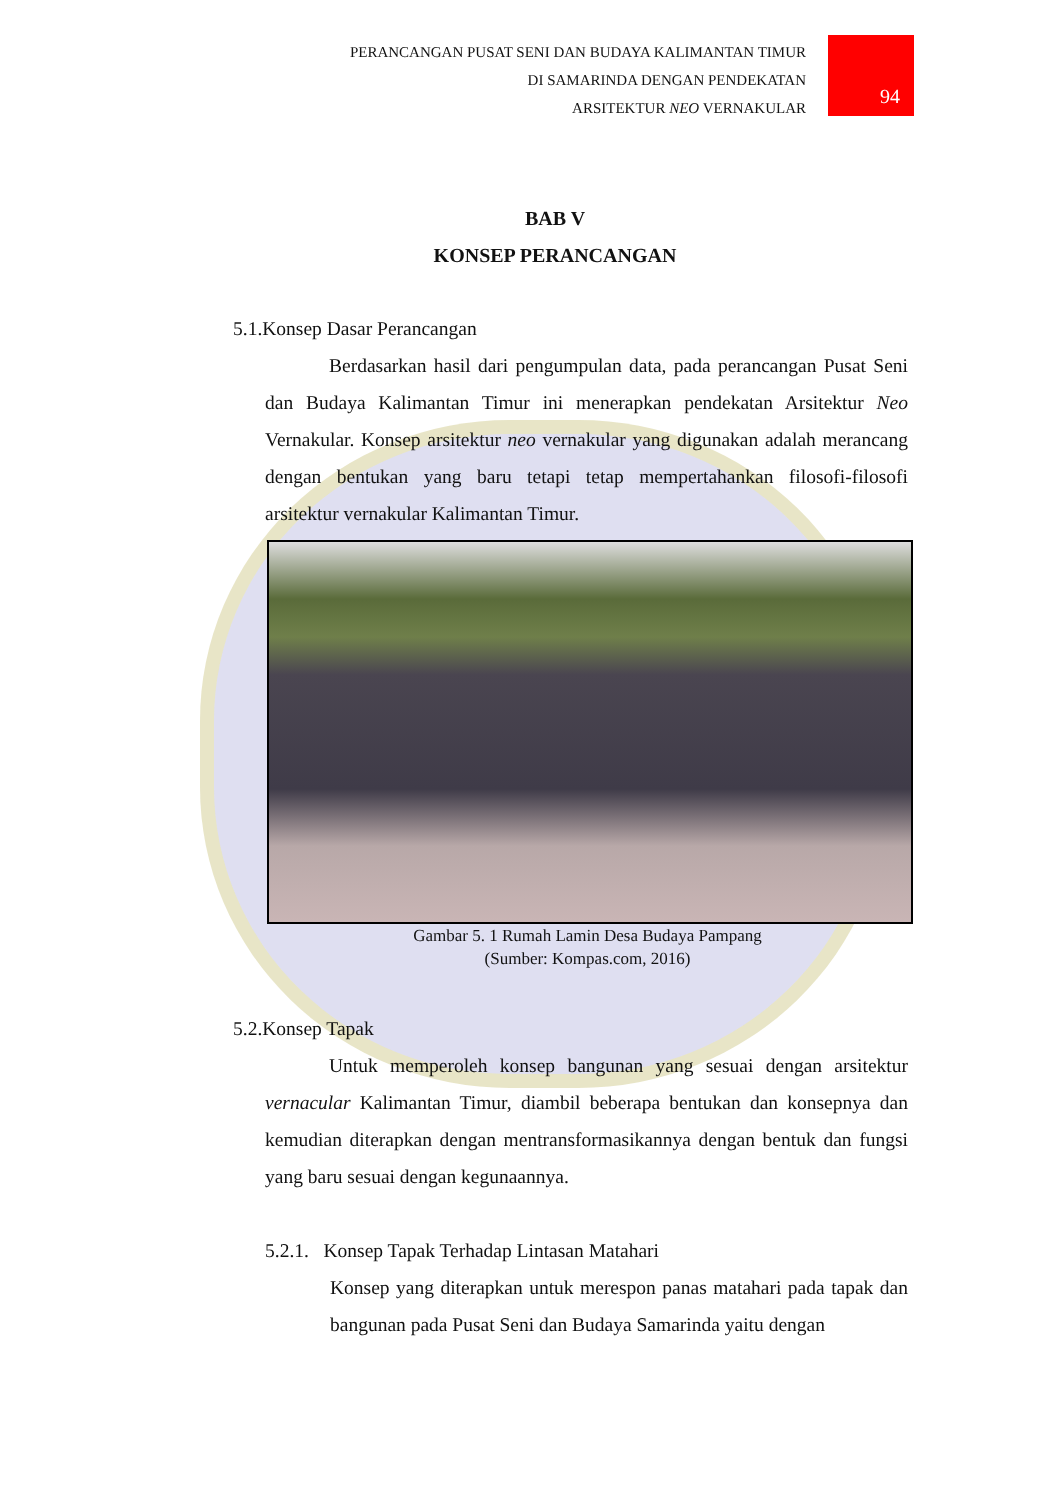PERANCANGAN PUSAT SENI DAN BUDAYA KALIMANTAN TIMUR
DI SAMARINDA DENGAN PENDEKATAN
ARSITEKTUR NEO VERNAKULAR
94
BAB V
KONSEP PERANCANGAN
5.1.Konsep Dasar Perancangan
Berdasarkan hasil dari pengumpulan data, pada perancangan Pusat Seni dan Budaya Kalimantan Timur ini menerapkan pendekatan Arsitektur Neo Vernakular. Konsep arsitektur neo vernakular yang digunakan adalah merancang dengan bentukan yang baru tetapi tetap mempertahankan filosofi-filosofi arsitektur vernakular Kalimantan Timur.
Gambar 5. 1 Rumah Lamin Desa Budaya Pampang
(Sumber: Kompas.com, 2016)
5.2.Konsep Tapak
Untuk memperoleh konsep bangunan yang sesuai dengan arsitektur vernacular Kalimantan Timur, diambil beberapa bentukan dan konsepnya dan kemudian diterapkan dengan mentransformasikannya dengan bentuk dan fungsi yang baru sesuai dengan kegunaannya.
5.2.1. Konsep Tapak Terhadap Lintasan Matahari
Konsep yang diterapkan untuk merespon panas matahari pada tapak dan bangunan pada Pusat Seni dan Budaya Samarinda yaitu dengan